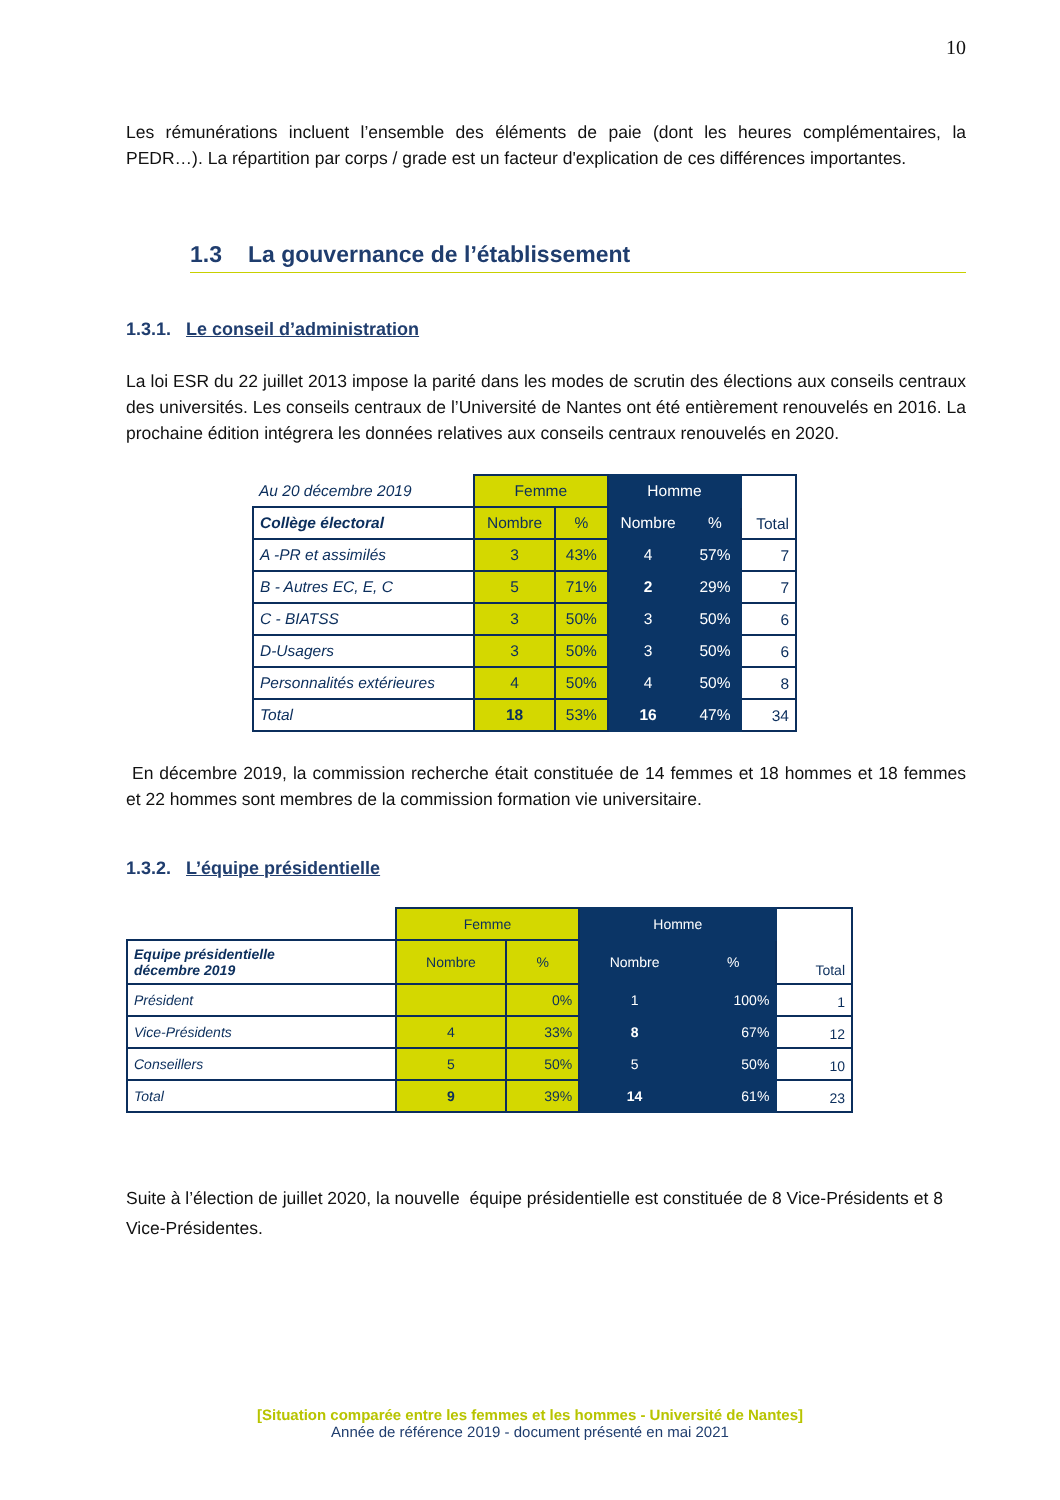10
Les rémunérations incluent l’ensemble des éléments de paie (dont les heures complémentaires, la PEDR…). La répartition par corps / grade est un facteur d'explication de ces différences importantes.
1.3 La gouvernance de l’établissement
1.3.1. Le conseil d’administration
La loi ESR du 22 juillet 2013 impose la parité dans les modes de scrutin des élections aux conseils centraux des universités. Les conseils centraux de l’Université de Nantes ont été entièrement renouvelés en 2016. La prochaine édition intégrera les données relatives aux conseils centraux renouvelés en 2020.
| Au 20 décembre 2019 | Femme | | Homme | | Total |
| Collège électoral | Nombre | % | Nombre | % | |
| A -PR et assimilés | 3 | 43% | 4 | 57% | 7 |
| B - Autres EC, E, C | 5 | 71% | 2 | 29% | 7 |
| C - BIATSS | 3 | 50% | 3 | 50% | 6 |
| D-Usagers | 3 | 50% | 3 | 50% | 6 |
| Personnalités extérieures | 4 | 50% | 4 | 50% | 8 |
| Total | 18 | 53% | 16 | 47% | 34 |
En décembre 2019, la commission recherche était constituée de 14 femmes et 18 hommes et 18 femmes et 22 hommes sont membres de la commission formation vie universitaire.
1.3.2. L’équipe présidentielle
| | Femme | | Homme | | Total |
| Equipe présidentielle décembre 2019 | Nombre | % | Nombre | % | |
| Président | | 0% | 1 | 100% | 1 |
| Vice-Présidents | 4 | 33% | 8 | 67% | 12 |
| Conseillers | 5 | 50% | 5 | 50% | 10 |
| Total | 9 | 39% | 14 | 61% | 23 |
Suite à l’élection de juillet 2020, la nouvelle équipe présidentielle est constituée de 8 Vice-Présidents et 8 Vice-Présidentes.
[Situation comparée entre les femmes et les hommes - Université de Nantes]
Année de référence 2019 - document présenté en mai 2021